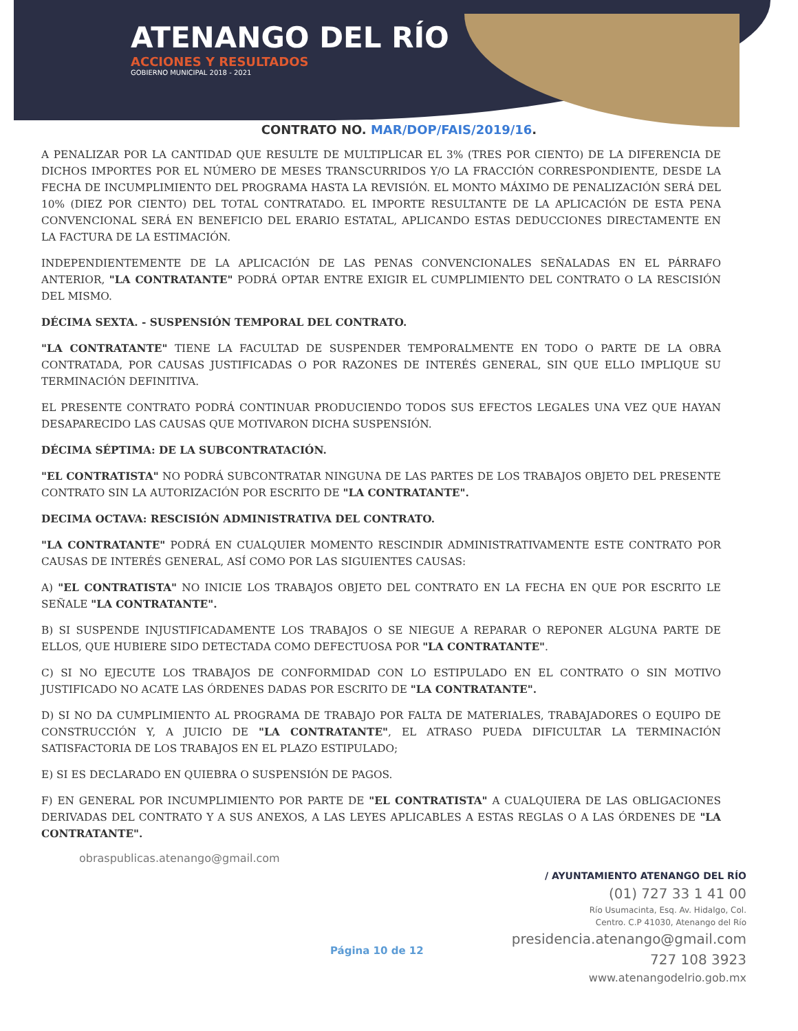ATENANGO DEL RÍO
ACCIONES Y RESULTADOS
GOBIERNO MUNICIPAL 2018 - 2021
CONTRATO NO. MAR/DOP/FAIS/2019/16.
A PENALIZAR POR LA CANTIDAD QUE RESULTE DE MULTIPLICAR EL 3% (TRES POR CIENTO) DE LA DIFERENCIA DE DICHOS IMPORTES POR EL NÚMERO DE MESES TRANSCURRIDOS Y/O LA FRACCIÓN CORRESPONDIENTE, DESDE LA FECHA DE INCUMPLIMIENTO DEL PROGRAMA HASTA LA REVISIÓN. EL MONTO MÁXIMO DE PENALIZACIÓN SERÁ DEL 10% (DIEZ POR CIENTO) DEL TOTAL CONTRATADO. EL IMPORTE RESULTANTE DE LA APLICACIÓN DE ESTA PENA CONVENCIONAL SERÁ EN BENEFICIO DEL ERARIO ESTATAL, APLICANDO ESTAS DEDUCCIONES DIRECTAMENTE EN LA FACTURA DE LA ESTIMACIÓN.
INDEPENDIENTEMENTE DE LA APLICACIÓN DE LAS PENAS CONVENCIONALES SEÑALADAS EN EL PÁRRAFO ANTERIOR, "LA CONTRATANTE" PODRÁ OPTAR ENTRE EXIGIR EL CUMPLIMIENTO DEL CONTRATO O LA RESCISIÓN DEL MISMO.
DÉCIMA SEXTA. - SUSPENSIÓN TEMPORAL DEL CONTRATO.
"LA CONTRATANTE" TIENE LA FACULTAD DE SUSPENDER TEMPORALMENTE EN TODO O PARTE DE LA OBRA CONTRATADA, POR CAUSAS JUSTIFICADAS O POR RAZONES DE INTERÉS GENERAL, SIN QUE ELLO IMPLIQUE SU TERMINACIÓN DEFINITIVA.
EL PRESENTE CONTRATO PODRÁ CONTINUAR PRODUCIENDO TODOS SUS EFECTOS LEGALES UNA VEZ QUE HAYAN DESAPARECIDO LAS CAUSAS QUE MOTIVARON DICHA SUSPENSIÓN.
DÉCIMA SÉPTIMA: DE LA SUBCONTRATACIÓN.
"EL CONTRATISTA" NO PODRÁ SUBCONTRATAR NINGUNA DE LAS PARTES DE LOS TRABAJOS OBJETO DEL PRESENTE CONTRATO SIN LA AUTORIZACIÓN POR ESCRITO DE "LA CONTRATANTE".
DECIMA OCTAVA: RESCISIÓN ADMINISTRATIVA DEL CONTRATO.
"LA CONTRATANTE" PODRÁ EN CUALQUIER MOMENTO RESCINDIR ADMINISTRATIVAMENTE ESTE CONTRATO POR CAUSAS DE INTERÉS GENERAL, ASÍ COMO POR LAS SIGUIENTES CAUSAS:
A) "EL CONTRATISTA" NO INICIE LOS TRABAJOS OBJETO DEL CONTRATO EN LA FECHA EN QUE POR ESCRITO LE SEÑALE "LA CONTRATANTE".
B) SI SUSPENDE INJUSTIFICADAMENTE LOS TRABAJOS O SE NIEGUE A REPARAR O REPONER ALGUNA PARTE DE ELLOS, QUE HUBIERE SIDO DETECTADA COMO DEFECTUOSA POR "LA CONTRATANTE".
C) SI NO EJECUTE LOS TRABAJOS DE CONFORMIDAD CON LO ESTIPULADO EN EL CONTRATO O SIN MOTIVO JUSTIFICADO NO ACATE LAS ÓRDENES DADAS POR ESCRITO DE "LA CONTRATANTE".
D) SI NO DA CUMPLIMIENTO AL PROGRAMA DE TRABAJO POR FALTA DE MATERIALES, TRABAJADORES O EQUIPO DE CONSTRUCCIÓN Y, A JUICIO DE "LA CONTRATANTE", EL ATRASO PUEDA DIFICULTAR LA TERMINACIÓN SATISFACTORIA DE LOS TRABAJOS EN EL PLAZO ESTIPULADO;
E) SI ES DECLARADO EN QUIEBRA O SUSPENSIÓN DE PAGOS.
F) EN GENERAL POR INCUMPLIMIENTO POR PARTE DE "EL CONTRATISTA" A CUALQUIERA DE LAS OBLIGACIONES DERIVADAS DEL CONTRATO Y A SUS ANEXOS, A LAS LEYES APLICABLES A ESTAS REGLAS O A LAS ÓRDENES DE "LA CONTRATANTE".
obraspublicas.atenango@gmail.com
Página 10 de 12
/ AYUNTAMIENTO ATENANGO DEL RÍO
(01) 727 33 1 41 00
Río Usumacinta, Esq. Av. Hidalgo, Col.
Centro. C.P 41030, Atenango del Río
presidencia.atenango@gmail.com
727 108 3923
www.atenangodelrio.gob.mx